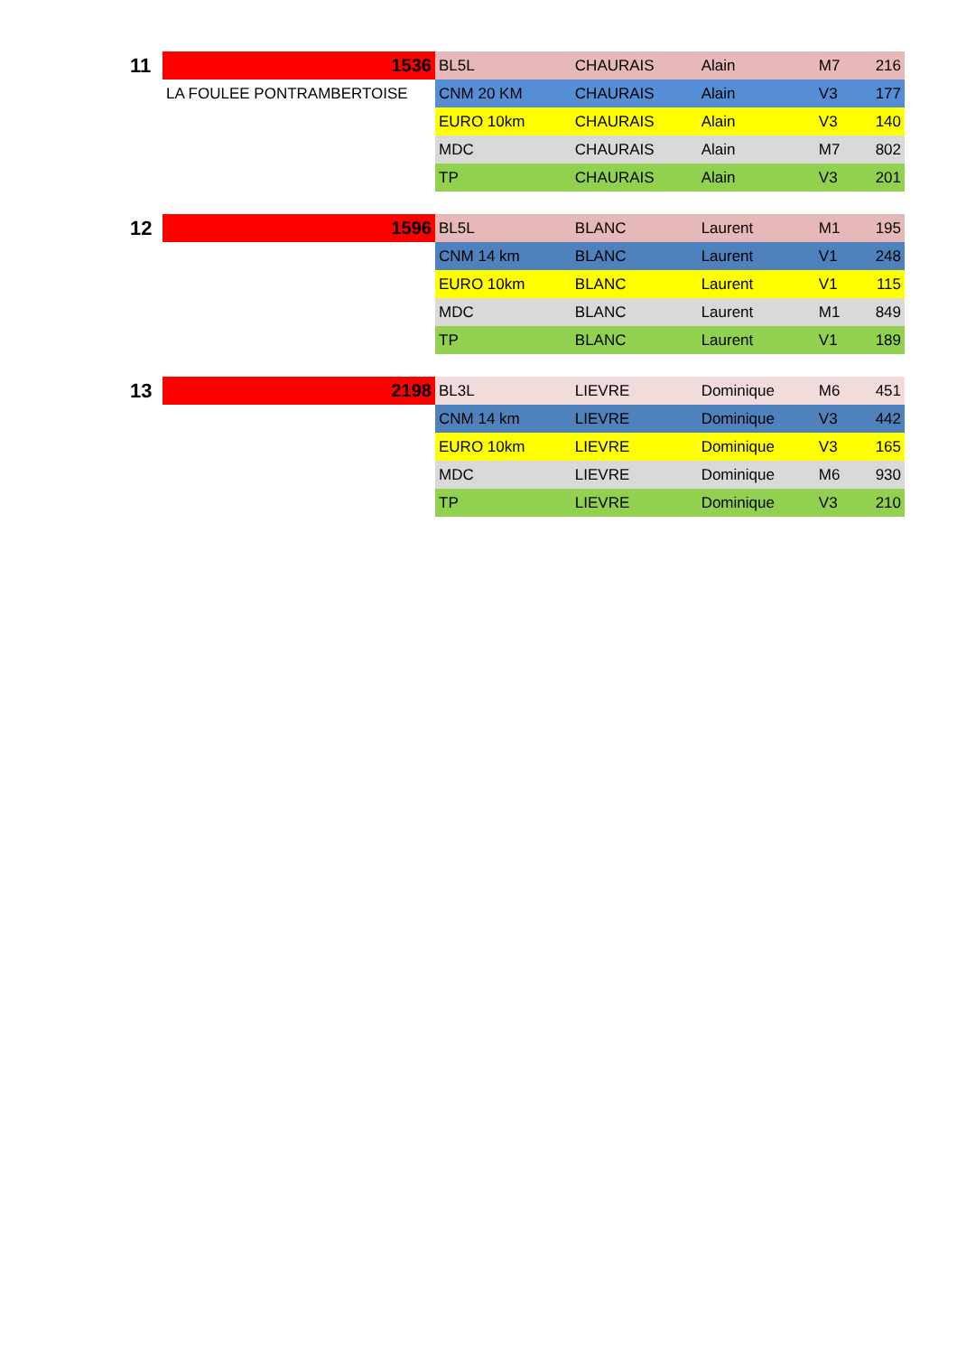| 11 | 1536 | BL5L | CHAURAIS | Alain | M7 | 216 |
| | LA FOULEE PONTRAMBERTOISE | CNM 20 KM | CHAURAIS | Alain | V3 | 177 |
| | | EURO 10km | CHAURAIS | Alain | V3 | 140 |
| | | MDC | CHAURAIS | Alain | M7 | 802 |
| | | TP | CHAURAIS | Alain | V3 | 201 |
| 12 | 1596 | BL5L | BLANC | Laurent | M1 | 195 |
| | | CNM 14 km | BLANC | Laurent | V1 | 248 |
| | | EURO 10km | BLANC | Laurent | V1 | 115 |
| | | MDC | BLANC | Laurent | M1 | 849 |
| | | TP | BLANC | Laurent | V1 | 189 |
| 13 | 2198 | BL3L | LIEVRE | Dominique | M6 | 451 |
| | | CNM 14 km | LIEVRE | Dominique | V3 | 442 |
| | | EURO 10km | LIEVRE | Dominique | V3 | 165 |
| | | MDC | LIEVRE | Dominique | M6 | 930 |
| | | TP | LIEVRE | Dominique | V3 | 210 |